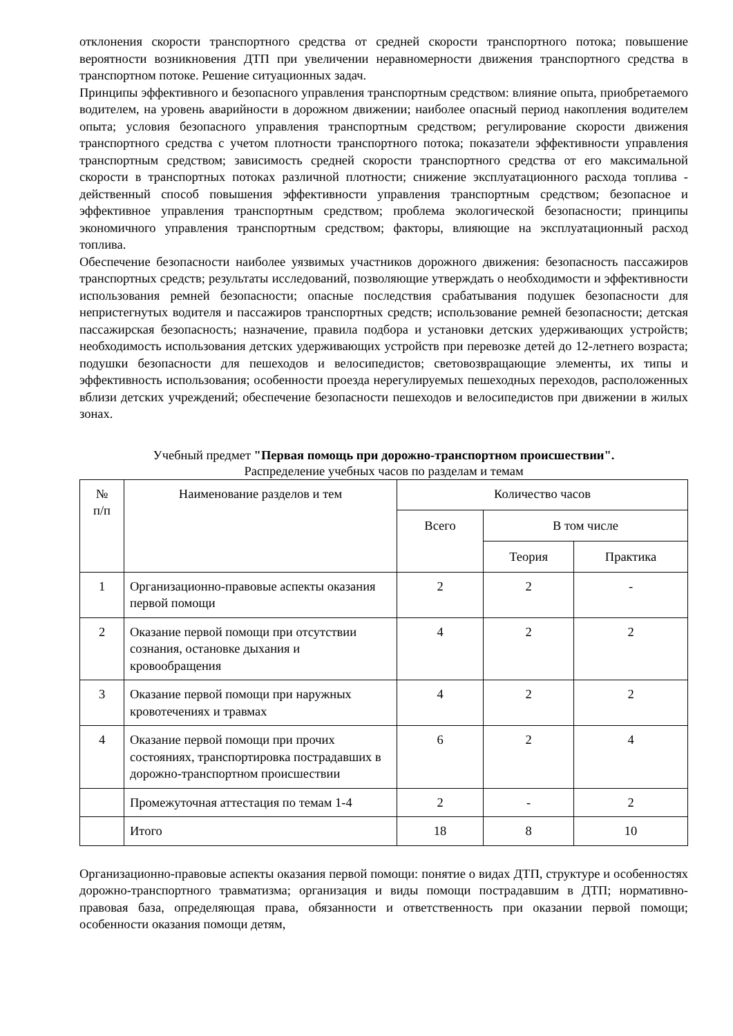отклонения скорости транспортного средства от средней скорости транспортного потока; повышение вероятности возникновения ДТП при увеличении неравномерности движения транспортного средства в транспортном потоке. Решение ситуационных задач.
Принципы эффективного и безопасного управления транспортным средством: влияние опыта, приобретаемого водителем, на уровень аварийности в дорожном движении; наиболее опасный период накопления водителем опыта; условия безопасного управления транспортным средством; регулирование скорости движения транспортного средства с учетом плотности транспортного потока; показатели эффективности управления транспортным средством; зависимость средней скорости транспортного средства от его максимальной скорости в транспортных потоках различной плотности; снижение эксплуатационного расхода топлива - действенный способ повышения эффективности управления транспортным средством; безопасное и эффективное управления транспортным средством; проблема экологической безопасности; принципы экономичного управления транспортным средством; факторы, влияющие на эксплуатационный расход топлива.
Обеспечение безопасности наиболее уязвимых участников дорожного движения: безопасность пассажиров транспортных средств; результаты исследований, позволяющие утверждать о необходимости и эффективности использования ремней безопасности; опасные последствия срабатывания подушек безопасности для непристегнутых водителя и пассажиров транспортных средств; использование ремней безопасности; детская пассажирская безопасность; назначение, правила подбора и установки детских удерживающих устройств; необходимость использования детских удерживающих устройств при перевозке детей до 12-летнего возраста; подушки безопасности для пешеходов и велосипедистов; световозвращающие элементы, их типы и эффективность использования; особенности проезда нерегулируемых пешеходных переходов, расположенных вблизи детских учреждений; обеспечение безопасности пешеходов и велосипедистов при движении в жилых зонах.
Учебный предмет "Первая помощь при дорожно-транспортном происшествии".
Распределение учебных часов по разделам и темам
| № п/п | Наименование разделов и тем | Количество часов | | |
| --- | --- | --- | --- | --- |
| | | Всего | В том числе | |
| | | | Теория | Практика |
| 1 | Организационно-правовые аспекты оказания первой помощи | 2 | 2 | - |
| 2 | Оказание первой помощи при отсутствии сознания, остановке дыхания и кровообращения | 4 | 2 | 2 |
| 3 | Оказание первой помощи при наружных кровотечениях и травмах | 4 | 2 | 2 |
| 4 | Оказание первой помощи при прочих состояниях, транспортировка пострадавших в дорожно-транспортном происшествии | 6 | 2 | 4 |
| | Промежуточная аттестация по темам 1-4 | 2 | - | 2 |
| | Итого | 18 | 8 | 10 |
Организационно-правовые аспекты оказания первой помощи: понятие о видах ДТП, структуре и особенностях дорожно-транспортного травматизма; организация и виды помощи пострадавшим в ДТП; нормативно-правовая база, определяющая права, обязанности и ответственность при оказании первой помощи; особенности оказания помощи детям,